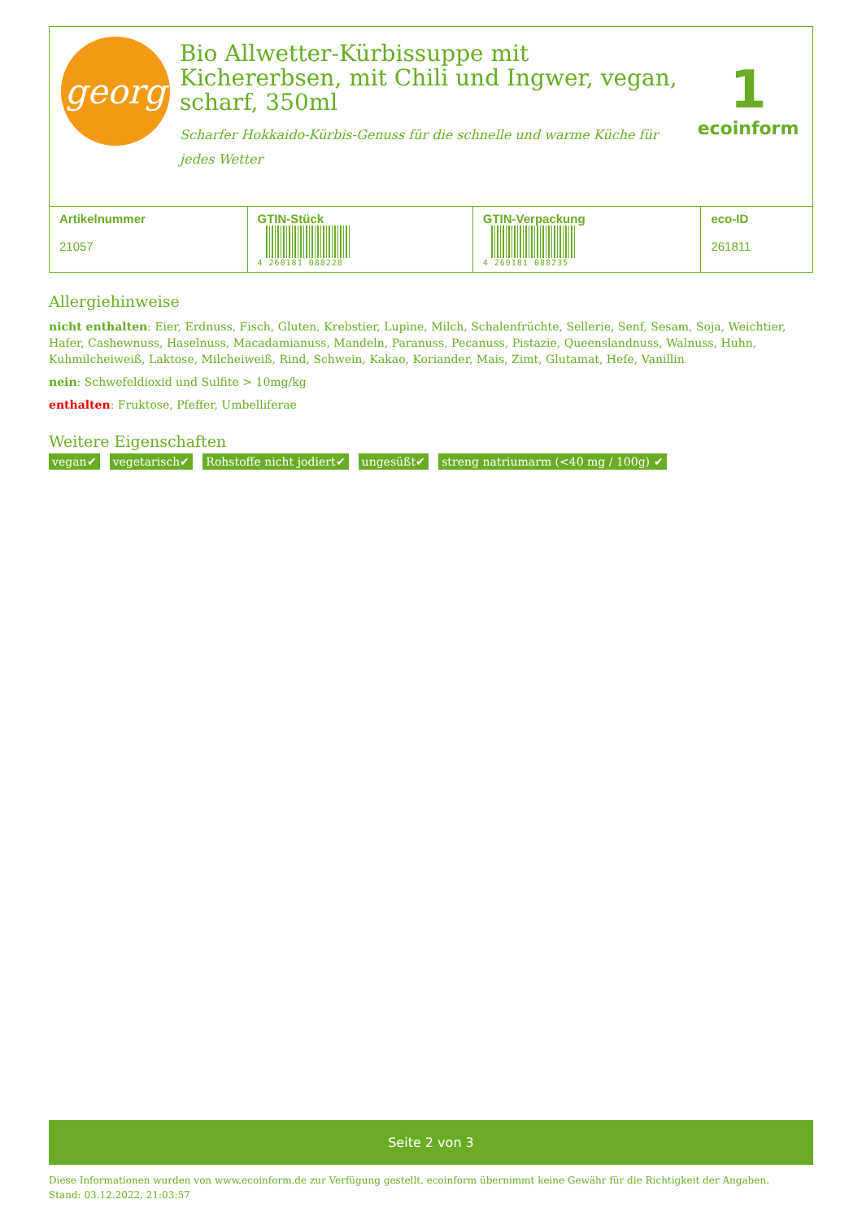georg
Bio Allwetter-Kürbissuppe mit Kichererbsen, mit Chili und Ingwer, vegan, scharf, 350ml
Scharfer Hokkaido-Kürbis-Genuss für die schnelle und warme Küche für jedes Wetter
1
ecoinform
| Artikelnummer 21057 | GTIN-Stück 4 260181 088228 | GTIN-Verpackung 4 260181 088235 | eco-ID 261811 |
Allergiehinweise
nicht enthalten: Eier, Erdnuss, Fisch, Gluten, Krebstier, Lupine, Milch, Schalenfrüchte, Sellerie, Senf, Sesam, Soja, Weichtier, Hafer, Cashewnuss, Haselnuss, Macadamianuss, Mandeln, Paranuss, Pecanuss, Pistazie, Queenslandnuss, Walnuss, Huhn, Kuhmilcheiweiß, Laktose, Milcheiweiß, Rind, Schwein, Kakao, Koriander, Mais, Zimt, Glutamat, Hefe, Vanillin
nein: Schwefeldioxid und Sulfite > 10mg/kg
enthalten: Fruktose, Pfeffer, Umbelliferae
Weitere Eigenschaften
vegan✔ vegetarisch✔ Rohstoffe nicht jodiert✔ ungesüßt✔ streng natriumarm (<40 mg / 100g) ✔
Seite 2 von 3
Diese Informationen wurden von www.ecoinform.de zur Verfügung gestellt. ecoinform übernimmt keine Gewähr für die Richtigkeit der Angaben.
Stand: 03.12.2022, 21:03:57